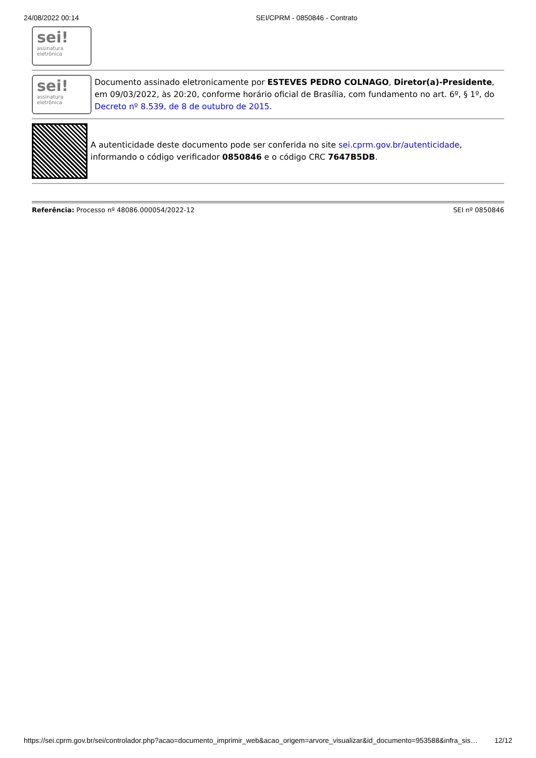24/08/2022 00:14 SEI/CPRM - 0850846 - Contrato
sei!
assinatura
eletrônica
sei!
assinatura
eletrônica
Documento assinado eletronicamente por ESTEVES PEDRO COLNAGO, Diretor(a)-Presidente, em 09/03/2022, às 20:20, conforme horário oficial de Brasília, com fundamento no art. 6º, § 1º, do Decreto nº 8.539, de 8 de outubro de 2015.
A autenticidade deste documento pode ser conferida no site sei.cprm.gov.br/autenticidade, informando o código verificador 0850846 e o código CRC 7647B5DB.
Referência: Processo nº 48086.000054/2022-12 SEI nº 0850846
https://sei.cprm.gov.br/sei/controlador.php?acao=documento_imprimir_web&acao_origem=arvore_visualizar&id_documento=953588&infra_sis… 12/12